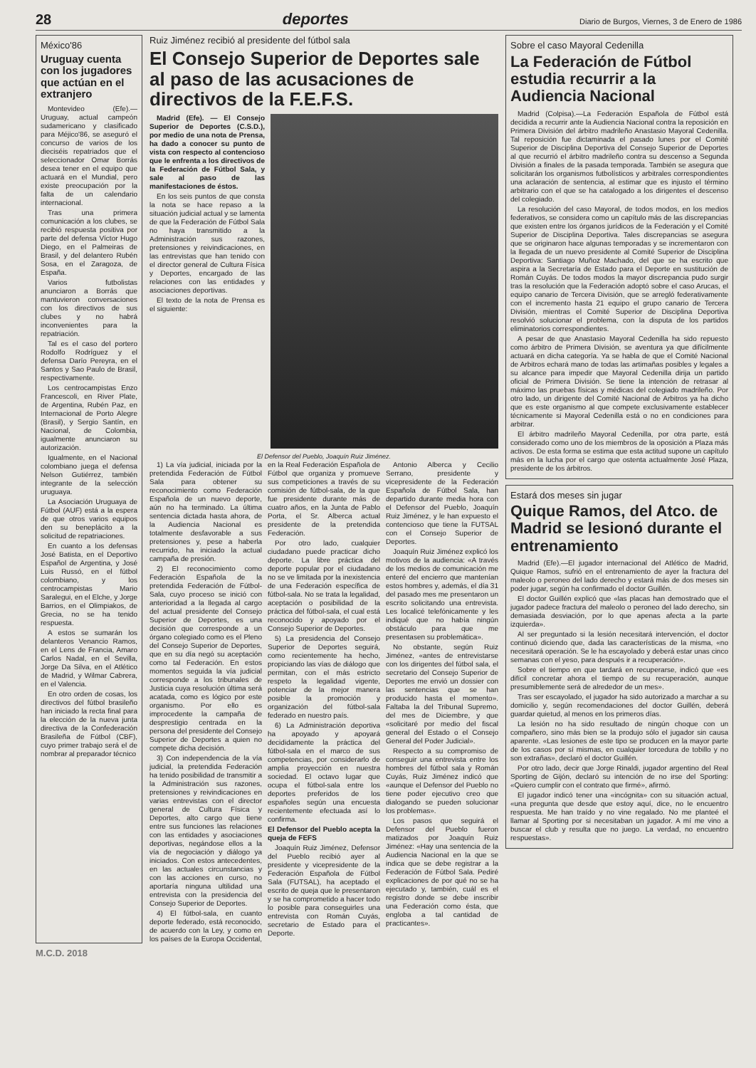28 deportes Diario de Burgos, Viernes, 3 de Enero de 1986
México'86
Uruguay cuenta con los jugadores que actúan en el extranjero
Montevideo (Efe).—Uruguay, actual campeón sudamericano y clasificado para Méjico'86, se aseguró el concurso de varios de los dieciséis repatriados que el seleccionador Omar Borrás desea tener en el equipo que actuará en el Mundial, pero existe preocupación por la falta de un calendario internacional.
Tras una primera comunicación a los clubes, se recibió respuesta positiva por parte del defensa Víctor Hugo Diego, en el Palmeiras de Brasil, y del delantero Rubén Sosa, en el Zaragoza, de España.
Varios futbolistas anunciaron a Borrás que mantuvieron conversaciones con los directivos de sus clubes y no habrá inconvenientes para la repatriación.
Tal es el caso del portero Rodolfo Rodríguez y el defensa Darío Pereyra, en el Santos y Sao Paulo de Brasil, respectivamente.
Los centrocampistas Enzo Francescoli, en River Plate, de Argentina, Rubén Paz, en Internacional de Porto Alegre (Brasil), y Sergio Santín, en Nacional, de Colombia, igualmente anunciaron su autorización.
Igualmente, en el Nacional colombiano juega el defensa Nelson Gutiérrez, también integrante de la selección uruguaya.
La Asociación Uruguaya de Fútbol (AUF) está a la espera de que otros varios equipos den su beneplácito a la solicitud de repatriaciones.
En cuanto a los defensas José Batista, en el Deportivo Español de Argentina, y José Luis Russó, en el fútbol colombiano, y los centrocampistas Mario Saralegui, en el Elche, y Jorge Barrios, en el Olimpiakos, de Grecia, no se ha tenido respuesta.
A estos se sumarán los delanteros Venancio Ramos, en el Lens de Francia, Amaro Carlos Nadal, en el Sevilla, Jorge Da Silva, en el Atlético de Madrid, y Wilmar Cabrera, en el Valencia.
En otro orden de cosas, los directivos del fútbol brasileño han iniciado la recta final para la elección de la nueva junta directiva de la Confederación Brasileña de Fútbol (CBF), cuyo primer trabajo será el de nombrar al preparador técnico
Ruiz Jiménez recibió al presidente del fútbol sala
El Consejo Superior de Deportes sale al paso de las acusaciones de directivos de la F.E.F.S.
Madrid (Efe). — El Consejo Superior de Deportes (C.S.D.), por medio de una nota de Prensa, ha dado a conocer su punto de vista con respecto al contencioso que le enfrenta a los directivos de la Federación de Fútbol Sala, y sale al paso de las manifestaciones de éstos.
En los seis puntos de que consta la nota se hace repaso a la situación judicial actual y se lamenta de que la Federación de Fútbol Sala no haya transmitido a la Administración sus razones, pretensiones y reivindicaciones, en las entrevistas que han tenido con el director general de Cultura Física y Deportes, encargado de las relaciones con las entidades y asociaciones deportivas.
El texto de la nota de Prensa es el siguiente:
El Defensor del Pueblo, Joaquín Ruiz Jiménez.
1) La vía judicial, iniciada por la pretendida Federación de Fútbol Sala para obtener su reconocimiento como Federación Española de un nuevo deporte, aún no ha terminado. La última sentencia dictada hasta ahora, de la Audiencia Nacional es totalmente desfavorable a sus pretensiones y, pese a haberla recurrido, ha iniciado la actual campaña de presión.
2) El reconocimiento como Federación Española de la pretendida Federación de Fútbol-Sala, cuyo proceso se inició con anterioridad a la llegada al cargo del actual presidente del Consejo Superior de Deportes, es una decisión que corresponde a un órgano colegiado como es el Pleno del Consejo Superior de Deportes, que en su día negó su aceptación como tal Federación. En estos momentos seguida la vía judicial corresponde a los tribunales de Justicia cuya resolución última será acatada, como es lógico por este organismo. Por ello es improcedente la campaña de desprestigio centrada en la persona del presidente del Consejo Superior de Deportes a quien no compete dicha decisión.
3) Con independencia de la vía judicial, la pretendida Federación ha tenido posibilidad de transmitir a la Administración sus razones, pretensiones y reivindicaciones en varias entrevistas con el director general de Cultura Física y Deportes, alto cargo que tiene entre sus funciones las relaciones con las entidades y asociaciones deportivas, negándose ellos a la vía de negociación y diálogo ya iniciados. Con estos antecedentes, en las actuales circunstancias y con las acciones en curso, no aportaría ninguna ultilidad una entrevista con la presidencia del Consejo Superior de Deportes.
4) El fútbol-sala, en cuanto deporte federado, está reconocido, de acuerdo con la Ley, y como en los países de la Europa Occidental, en la Real Federación Española de Fútbol que organiza y promueve sus competiciones a través de su comisión de fútbol-sala, de la que fue presidente durante más de cuatro años, en la Junta de Pablo Porta, el Sr. Alberca actual presidente de la pretendida Federación.
Por otro lado, cualquier ciudadano puede practicar dicho deporte. La libre práctica del deporte popular por el ciudadano no se ve limitada por la inexistencia de una Federación específica de fútbol-sala. No se trata la legalidad, aceptación o posibilidad de la práctica del fútbol-sala, el cual está reconocido y apoyado por el Consejo Superior de Deportes.
5) La presidencia del Consejo Superior de Deportes seguirá, como recientemente ha hecho, propiciando las vías de diálogo que permitan, con el más estricto respeto la legalidad vigente, potenciar de la mejor manera posible la promoción y organización del fútbol-sala federado en nuestro país.
6) La Administración deportiva ha apoyado y apoyará decididamente la práctica del fútbol-sala en el marco de sus competencias, por considerarlo de amplia proyección en nuestra sociedad. El octavo lugar que ocupa el fútbol-sala entre los deportes preferidos de los españoles según una encuesta recientemente efectuada así lo confirma.
El Defensor del Pueblo acepta la queja de FEFS
Joaquín Ruiz Jiménez, Defensor del Pueblo recibió ayer al presidente y vicepresidente de la Federación Española de Fútbol Sala (FUTSAL), ha aceptado el escrito de queja que le presentaron y se ha comprometido a hacer todo lo posible para conseguirles una entrevista con Román Cuyás, secretario de Estado para el Deporte.
Antonio Alberca y Cecilio Serrano, presidente y vicepresidente de la Federación Española de Fútbol Sala, han departido durante media hora con el Defensor del Pueblo, Joaquín Ruiz Jiménez, y le han expuesto el contencioso que tiene la FUTSAL con el Consejo Superior de Deportes.
Joaquín Ruiz Jiménez explicó los motivos de la audiencia: «A través de los medios de comunicación me enteré del encierro que mantenían estos hombres y, además, el día 31 del pasado mes me presentaron un escrito solicitando una entrevista. Les localicé telefónicamente y les indiqué que no había ningún obstáculo para que me presentasen su problemática».
No obstante, según Ruiz Jiménez, «antes de entrevistarse con los dirigentes del fútbol sala, el secretario del Consejo Superior de Deportes me envió un dossier con las sentencias que se han producido hasta el momento». Faltaba la del Tribunal Supremo, del mes de Diciembre, y que «solicitaré por medio del fiscal general del Estado o el Consejo General del Poder Judicial».
Respecto a su compromiso de conseguir una entrevista entre los hombres del fútbol sala y Román Cuyás, Ruiz Jiménez indicó que «aunque el Defensor del Pueblo no tiene poder ejecutivo creo que dialogando se pueden solucionar los problemas».
Los pasos que seguirá el Defensor del Pueblo fueron matizados por Joaquín Ruiz Jiménez: «Hay una sentencia de la Audiencia Nacional en la que se indica que se debe registrar a la Federación de Fútbol Sala. Pediré explicaciones de por qué no se ha ejecutado y, también, cuál es el registro donde se debe inscribir una Federación como ésta, que engloba a tal cantidad de practicantes».
Sobre el caso Mayoral Cedenilla
La Federación de Fútbol estudia recurrir a la Audiencia Nacional
Madrid (Colpisa).—La Federación Española de Fútbol está decidida a recurrir ante la Audiencia Nacional contra la reposición en Primera División del árbitro madrileño Anastasio Mayoral Cedenilla. Tal reposición fue dictaminada el pasado lunes por el Comité Superior de Disciplina Deportiva del Consejo Superior de Deportes al que recurrió el árbitro madrileño contra su descenso a Segunda División a finales de la pasada temporada. También se asegura que solicitarán los organismos futbolísticos y arbitrales correspondientes una aclaración de sentencia, al estimar que es injusto el término arbitrario con el que se ha catalogado a los dirigentes el descenso del colegiado.
La resolución del caso Mayoral, de todos modos, en los medios federativos, se considera como un capítulo más de las discrepancias que existen entre los órganos jurídicos de la Federación y el Comité Superior de Disciplina Deportiva. Tales discrepancias se asegura que se originaron hace algunas temporadas y se incrementaron con la llegada de un nuevo presidente al Comité Superior de Disciplina Deportiva: Santiago Muñoz Machado, del que se ha escrito que aspira a la Secretaría de Estado para el Deporte en sustitución de Román Cuyás. De todos modos la mayor discrepancia pudo surgir tras la resolución que la Federación adoptó sobre el caso Arucas, el equipo canario de Tercera División, que se arregló federativamente con el incremento hasta 21 equipo el grupo canario de Tercera División, mientras el Comité Superior de Disciplina Deportiva resolvió solucionar el problema, con la disputa de los partidos eliminatorios correspondientes.
A pesar de que Anastasio Mayoral Cedenilla ha sido repuesto como árbitro de Primera División, se aventura ya que difícilmente actuará en dicha categoría. Ya se habla de que el Comité Nacional de Arbitros echará mano de todas las artimañas posibles y legales a su alcance para impedir que Mayoral Cedenilla dirija un partido oficial de Primera División. Se tiene la intención de retrasar al máximo las pruebas físicas y médicas del colegiado madrileño. Por otro lado, un dirigente del Comité Nacional de Arbitros ya ha dicho que es este organismo al que compete exclusivamente establecer técnicamente si Mayoral Cedenilla está o no en condiciones para arbitrar.
El árbitro madrileño Mayoral Cedenilla, por otra parte, está considerado como uno de los miembros de la oposición a Plaza más activos. De esta forma se estima que esta actitud supone un capítulo más en la lucha por el cargo que ostenta actualmente José Plaza, presidente de los árbitros.
Estará dos meses sin jugar
Quique Ramos, del Atco. de Madrid se lesionó durante el entrenamiento
Madrid (Efe).—El jugador internacional del Atlético de Madrid, Quique Ramos, sufrió en el entrenamiento de ayer la fractura del maleolo o peroneo del lado derecho y estará más de dos meses sin poder jugar, según ha confirmado el doctor Guillén.
El doctor Guillén explicó que «las placas han demostrado que el jugador padece fractura del maleolo o peroneo del lado derecho, sin demasiada desviación, por lo que apenas afecta a la parte izquierda».
Al ser preguntado si la lesión necesitará intervención, el doctor continuó diciendo que, dada las características de la misma, «no necesitará operación. Se le ha escayolado y deberá estar unas cinco semanas con el yeso, para después ir a recuperación».
Sobre el tiempo en que tardará en recuperarse, indicó que «es difícil concretar ahora el tiempo de su recuperación, aunque presumiblemente será de alrededor de un mes».
Tras ser escayolado, el jugador ha sido autorizado a marchar a su domicilio y, según recomendaciones del doctor Guillén, deberá guardar quietud, al menos en los primeros días.
La lesión no ha sido resultado de ningún choque con un compañero, sino más bien se la produjo sólo el jugador sin causa aparente. «Las lesiones de este tipo se producen en la mayor parte de los casos por sí mismas, en cualquier torcedura de tobillo y no son extrañas», declaró el doctor Guillén.
Por otro lado, decir que Jorge Rinaldi, jugador argentino del Real Sporting de Gijón, declaró su intención de no irse del Sporting: «Quiero cumplir con el contrato que firmé», afirmó.
El jugador indicó tener una «incógnita» con su situación actual, «una pregunta que desde que estoy aquí, dice, no le encuentro respuesta. Me han traído y no vine regalado. No me planteé el llamar al Sporting por si necesitaban un jugador. A mí me vino a buscar el club y resulta que no juego. La verdad, no encuentro respuestas».
M.C.D. 2018